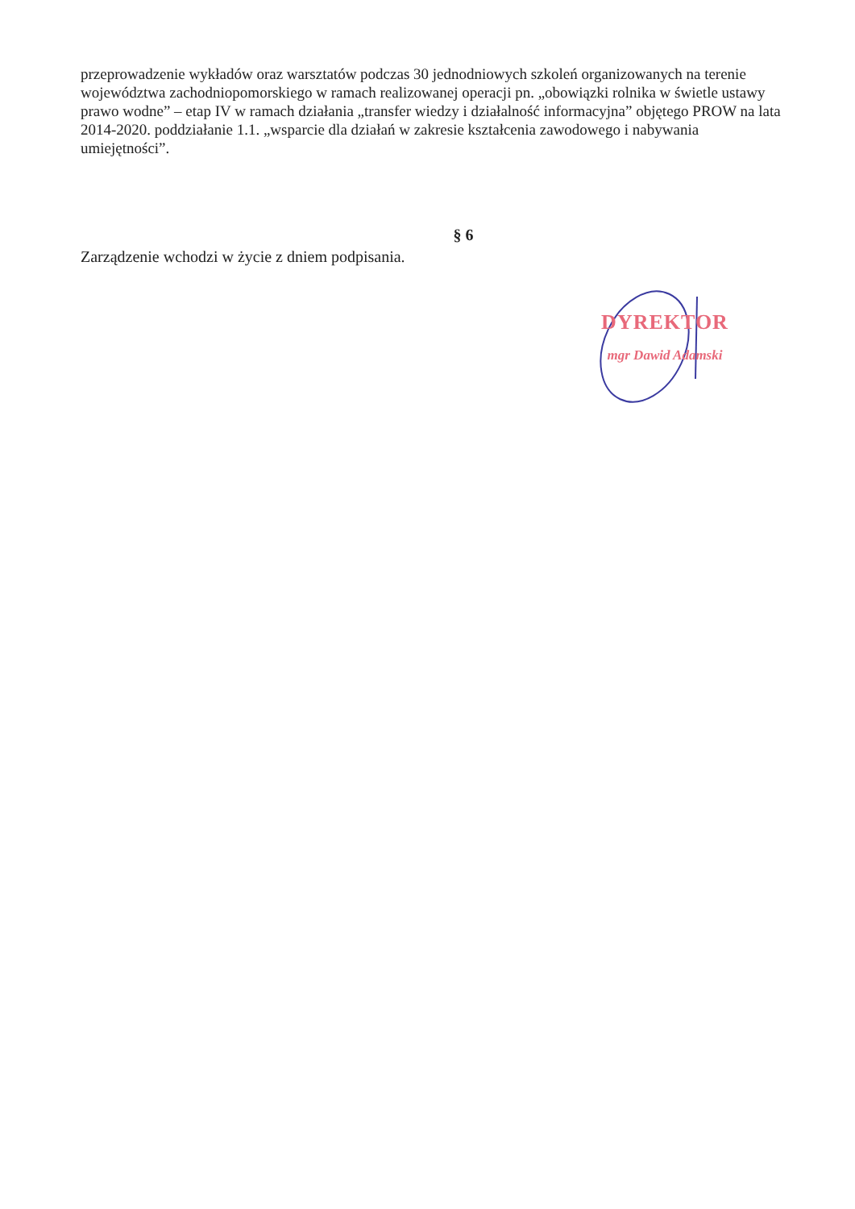przeprowadzenie wykładów oraz warsztatów podczas 30 jednodniowych szkoleń organizowanych na terenie województwa zachodniopomorskiego w ramach realizowanej operacji pn. „obowiązki rolnika w świetle ustawy prawo wodne” – etap IV w ramach działania „transfer wiedzy i działalność informacyjna” objętego PROW na lata 2014-2020. poddziałanie 1.1. „wsparcie dla działań w zakresie kształcenia zawodowego i nabywania umiejętności”.
§ 6
Zarządzenie wchodzi w życie z dniem podpisania.
DYREKTOR
mgr Dawid Adamski